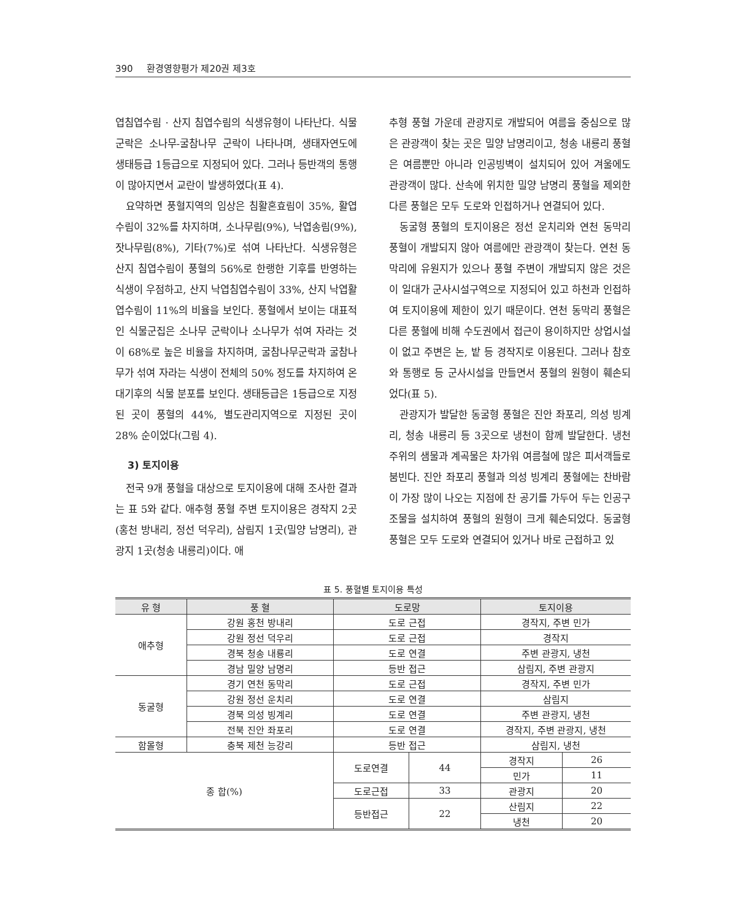390 환경영향평가 제20권 제3호
엽침엽수림 · 산지 침엽수림의 식생유형이 나타난다. 식물군락은 소나무-굴참나무 군락이 나타나며, 생태자연도에 생태등급 1등급으로 지정되어 있다. 그러나 등반객의 통행이 많아지면서 교란이 발생하였다(표 4).
요약하면 풍혈지역의 임상은 침활혼효림이 35%, 활엽수림이 32%를 차지하며, 소나무림(9%), 낙엽송림(9%), 잣나무림(8%), 기타(7%)로 섞여 나타난다. 식생유형은 산지 침엽수림이 풍혈의 56%로 한랭한 기후를 반영하는 식생이 우점하고, 산지 낙엽침엽수림이 33%, 산지 낙엽활엽수림이 11%의 비율을 보인다. 풍혈에서 보이는 대표적인 식물군집은 소나무 군락이나 소나무가 섞여 자라는 것이 68%로 높은 비율을 차지하며, 굴참나무군락과 굴참나무가 섞여 자라는 식생이 전체의 50% 정도를 차지하여 온대기후의 식물 분포를 보인다. 생태등급은 1등급으로 지정된 곳이 풍혈의 44%, 별도관리지역으로 지정된 곳이 28% 순이었다(그림 4).
3) 토지이용
전국 9개 풍혈을 대상으로 토지이용에 대해 조사한 결과는 표 5와 같다. 애추형 풍혈 주변 토지이용은 경작지 2곳(홍천 방내리, 정선 덕우리), 삼림지 1곳(밀양 남명리), 관광지 1곳(청송 내룡리)이다. 애
추형 풍혈 가운데 관광지로 개발되어 여름을 중심으로 많은 관광객이 찾는 곳은 밀양 남명리이고, 청송 내룡리 풍혈은 여름뿐만 아니라 인공빙벽이 설치되어 있어 겨울에도 관광객이 많다. 산속에 위치한 밀양 남명리 풍혈을 제외한 다른 풍혈은 모두 도로와 인접하거나 연결되어 있다.
동굴형 풍혈의 토지이용은 정선 운치리와 연천 동막리 풍혈이 개발되지 않아 여름에만 관광객이 찾는다. 연천 동막리에 유원지가 있으나 풍혈 주변이 개발되지 않은 것은 이 일대가 군사시설구역으로 지정되어 있고 하천과 인접하여 토지이용에 제한이 있기 때문이다. 연천 동막리 풍혈은 다른 풍혈에 비해 수도권에서 접근이 용이하지만 상업시설이 없고 주변은 논, 밭 등 경작지로 이용된다. 그러나 참호와 통행로 등 군사시설을 만들면서 풍혈의 원형이 훼손되었다(표 5).
관광지가 발달한 동굴형 풍혈은 진안 좌포리, 의성 빙계리, 청송 내룡리 등 3곳으로 냉천이 함께 발달한다. 냉천 주위의 샘물과 계곡물은 차가워 여름철에 많은 피서객들로 붐빈다. 진안 좌포리 풍혈과 의성 빙계리 풍혈에는 찬바람이 가장 많이 나오는 지점에 찬 공기를 가두어 두는 인공구조물을 설치하여 풍혈의 원형이 크게 훼손되었다. 동굴형 풍혈은 모두 도로와 연결되어 있거나 바로 근접하고 있
표 5. 풍혈별 토지이용 특성
| 유 형 | 풍 혈 | 도로망 | | 토지이용 | |
| --- | --- | --- | --- | --- | --- |
| 애추형 | 강원 홍천 방내리 | 도로 근접 | | 경작지, 주변 민가 | |
| | 강원 정선 덕우리 | 도로 근접 | | 경작지 | |
| | 경북 청송 내룡리 | 도로 연결 | | 주변 관광지, 냉천 | |
| | 경남 밀양 남명리 | 등반 접근 | | 삼림지, 주변 관광지 | |
| 동굴형 | 경기 연천 동막리 | 도로 근접 | | 경작지, 주변 민가 | |
| | 강원 정선 운치리 | 도로 연결 | | 삼림지 | |
| | 경북 의성 빙계리 | 도로 연결 | | 주변 관광지, 냉천 | |
| | 전북 진안 좌포리 | 도로 연결 | | 경작지, 주변 관광지, 냉천 | |
| 함몰형 | 충북 제천 능강리 | 등반 접근 | | 삼림지, 냉천 | |
| 종 합(%) | | 도로연결 | 44 | 경작지 | 26 |
| | | | | 민가 | 11 |
| | | 도로근접 | 33 | 관광지 | 20 |
| | | 등반접근 | 22 | 산림지 | 22 |
| | | | | 냉천 | 20 |